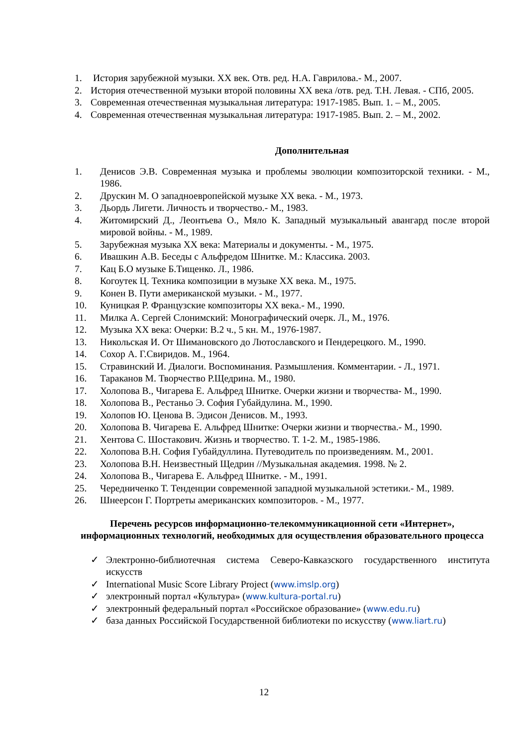1. История зарубежной музыки. XX век. Отв. ред. Н.А. Гаврилова.- М., 2007.
2. История отечественной музыки второй половины XX века /отв. ред. Т.Н. Левая. - СПб, 2005.
3. Современная отечественная музыкальная литература: 1917-1985. Вып. 1. – М., 2005.
4. Современная отечественная музыкальная литература: 1917-1985. Вып. 2. – М., 2002.
Дополнительная
1. Денисов Э.В. Современная музыка и проблемы эволюции композиторской техники. - М., 1986.
2. Друскин М. О западноевропейской музыке XX века. - М., 1973.
3. Дьордь Лигети. Личность и творчество.- М., 1983.
4. Житомирский Д., Леонтьева О., Мяло К. Западный музыкальный авангард после второй мировой войны. - М., 1989.
5. Зарубежная музыка XX века: Материалы и документы. - М., 1975.
6. Ивашкин А.В. Беседы с Альфредом Шнитке. М.: Классика. 2003.
7. Кац Б.О музыке Б.Тищенко. Л., 1986.
8. Когоутек Ц. Техника композиции в музыке XX века. М., 1975.
9. Конен В. Пути американской музыки. - М., 1977.
10. Куницкая Р. Французские композиторы XX века.- М., 1990.
11. Милка А. Сергей Слонимский: Монографический очерк. Л., М., 1976.
12. Музыка XX века: Очерки: В.2 ч., 5 кн. М., 1976-1987.
13. Никольская И. От Шимановского до Лютославского и Пендерецкого. М., 1990.
14. Сохор А. Г.Свиридов. М., 1964.
15. Стравинский И. Диалоги. Воспоминания. Размышления. Комментарии. - Л., 1971.
16. Тараканов М. Творчество Р.Щедрина. М., 1980.
17. Холопова В., Чигарева Е. Альфред Шнитке. Очерки жизни и творчества- М., 1990.
18. Холопова В., Рестаньо Э. София Губайдулина. М., 1990.
19. Холопов Ю. Ценова В. Эдисон Денисов. М., 1993.
20. Холопова В. Чигарева Е. Альфред Шнитке: Очерки жизни и творчества.- М., 1990.
21. Хентова С. Шостакович. Жизнь и творчество. Т. 1-2. М., 1985-1986.
22. Холопова В.Н. София Губайдуллина. Путеводитель по произведениям. М., 2001.
23. Холопова В.Н. Неизвестный Щедрин //Музыкальная академия. 1998. № 2.
24. Холопова В., Чигарева Е. Альфред Шнитке. - М., 1991.
25. Чередниченко Т. Тенденции современной западной музыкальной эстетики.- М., 1989.
26. Шнеерсон Г. Портреты американских композиторов. - М., 1977.
Перечень ресурсов информационно-телекоммуникационной сети «Интернет», информационных технологий, необходимых для осуществления образовательного процесса
✓ Электронно-библиотечная система Северо-Кавказского государственного института искусств
✓ International Music Score Library Project (www.imslp.org)
✓ электронный портал «Культура» (www.kultura-portal.ru)
✓ электронный федеральный портал «Российское образование» (www.edu.ru)
✓ база данных Российской Государственной библиотеки по искусству (www.liart.ru)
12